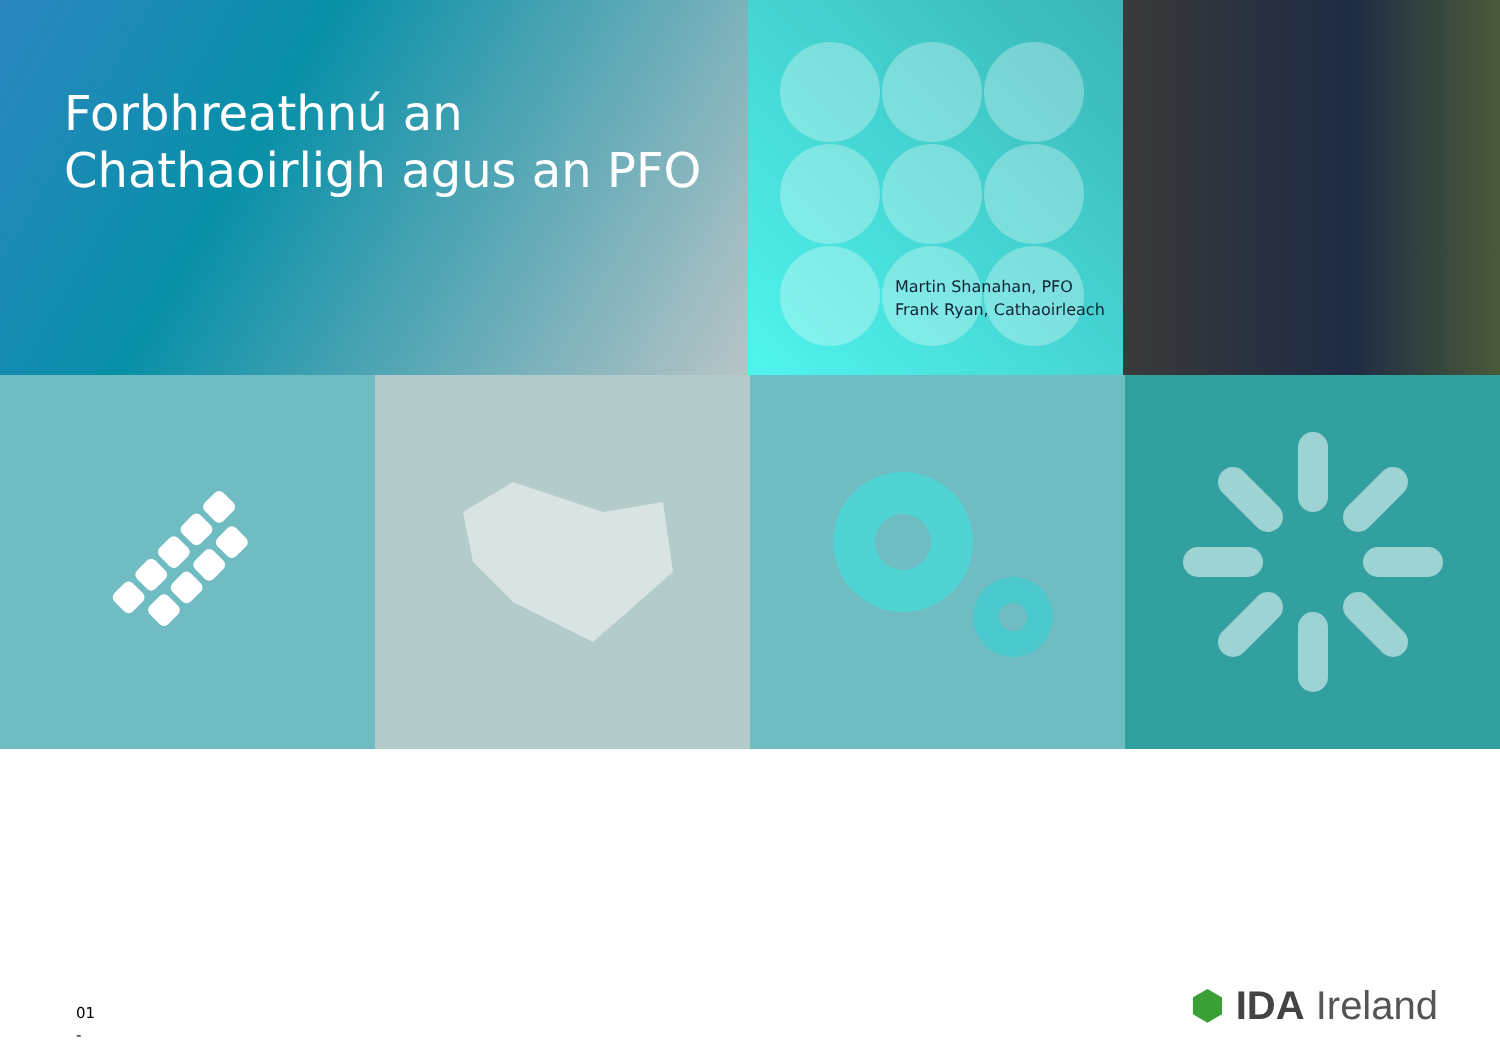Forbhreathnú an Chathaoirligh agus an PFO
Martin Shanahan, PFO
Frank Ryan, Cathaoirleach
01
-
⬢ IDA Ireland